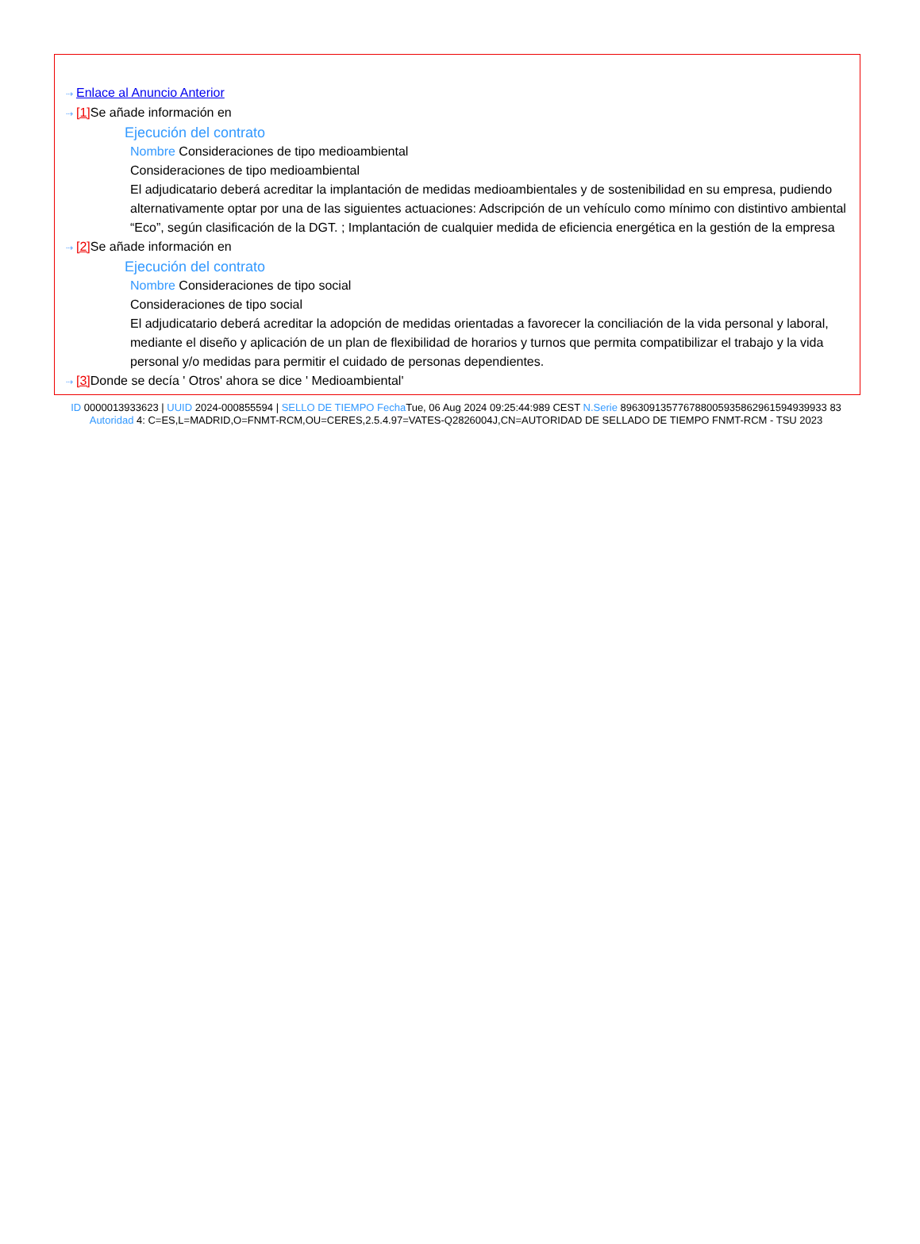⇢ Enlace al Anuncio Anterior
⇢ [1] Se añade información en
Ejecución del contrato
Nombre Consideraciones de tipo medioambiental
Consideraciones de tipo medioambiental
El adjudicatario deberá acreditar la implantación de medidas medioambientales y de sostenibilidad en su empresa, pudiendo alternativamente optar por una de las siguientes actuaciones: Adscripción de un vehículo como mínimo con distintivo ambiental “Eco”, según clasificación de la DGT. ; Implantación de cualquier medida de eficiencia energética en la gestión de la empresa
⇢ [2] Se añade información en
Ejecución del contrato
Nombre Consideraciones de tipo social
Consideraciones de tipo social
El adjudicatario deberá acreditar la adopción de medidas orientadas a favorecer la conciliación de la vida personal y laboral, mediante el diseño y aplicación de un plan de flexibilidad de horarios y turnos que permita compatibilizar el trabajo y la vida personal y/o medidas para permitir el cuidado de personas dependientes.
⇢ [3] Donde se decía ' Otros' ahora se dice ' Medioambiental'
ID 0000013933623 | UUID 2024-000855594 | SELLO DE TIEMPO Fecha Tue, 06 Aug 2024 09:25:44:989 CEST N.Serie 896309135776788005935862961594939933 83 Autoridad 4: C=ES,L=MADRID,O=FNMT-RCM,OU=CERES,2.5.4.97=VATES-Q2826004J,CN=AUTORIDAD DE SELLADO DE TIEMPO FNMT-RCM - TSU 2023